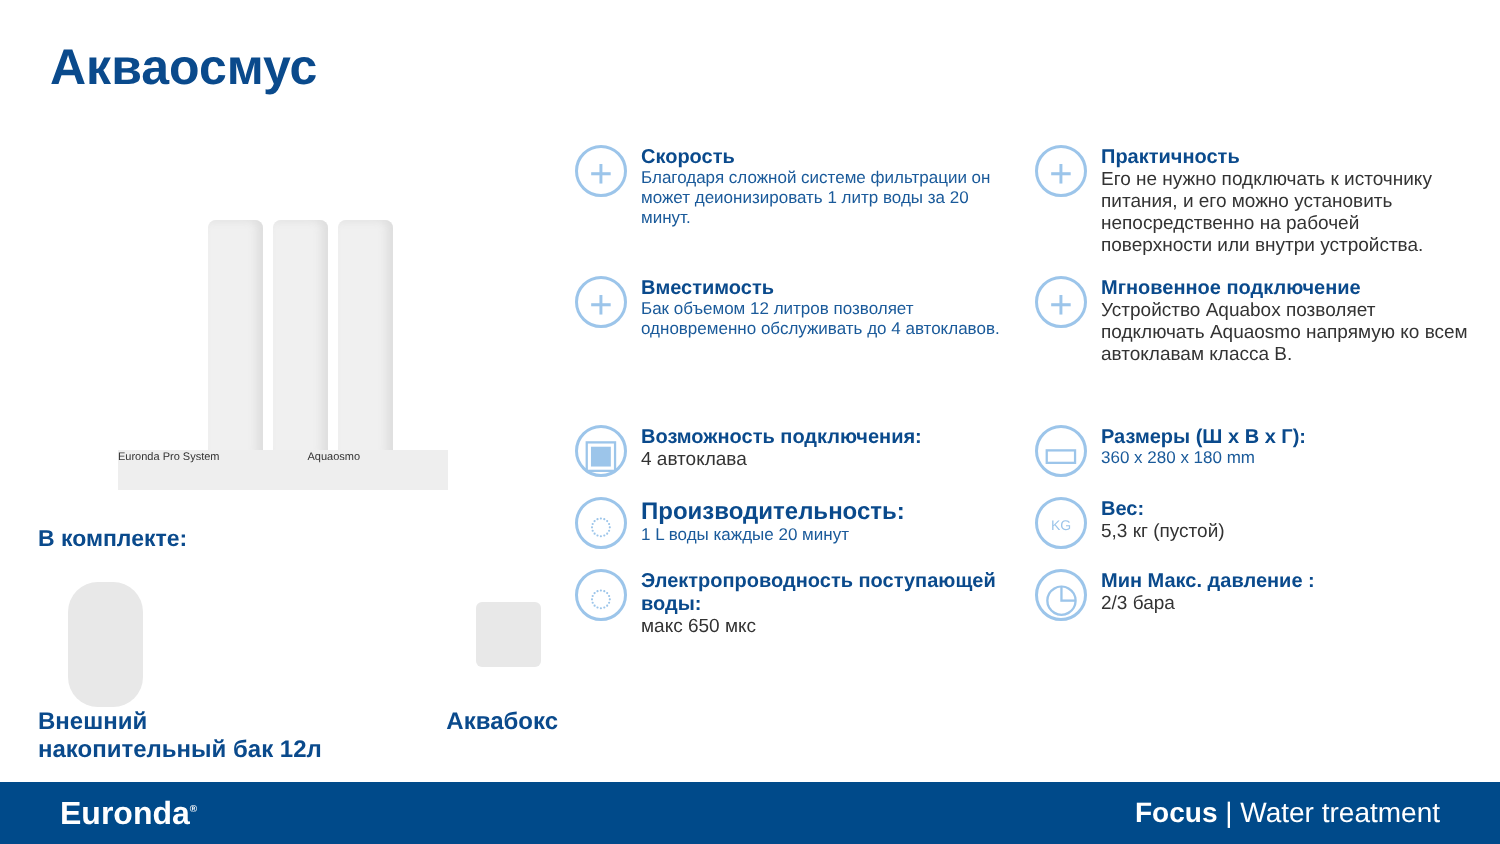Акваосмус
Euronda Pro System Aquaosmo
В комплекте:
Внешний
накопительный бак 12л
Аквабокс
+
Скорость
Благодаря сложной системе фильтрации он может деионизировать 1 литр воды за 20 минут.
+
Практичность
Его не нужно подключать к источнику питания, и его можно установить непосредственно на рабочей поверхности или внутри устройства.
+
Вместимость
Бак объемом 12 литров позволяет одновременно обслуживать до 4 автоклавов.
+
Мгновенное подключение
Устройство Aquabox позволяет подключать Aquaosmo напрямую ко всем автоклавам класса B.
▣
Возможность подключения:
4 автоклава
▭
Размеры (Ш x В x Г):
360 x 280 x 180 mm
◌
Производительность:
1 L воды каждые 20 минут
KG
Вес:
5,3 кг (пустой)
◌
Электропроводность поступающей воды:
макс 650 мкс
◷
Мин Макс. давление :
2/3 бара
Euronda<sup>®</sup>
Focus | Water treatment